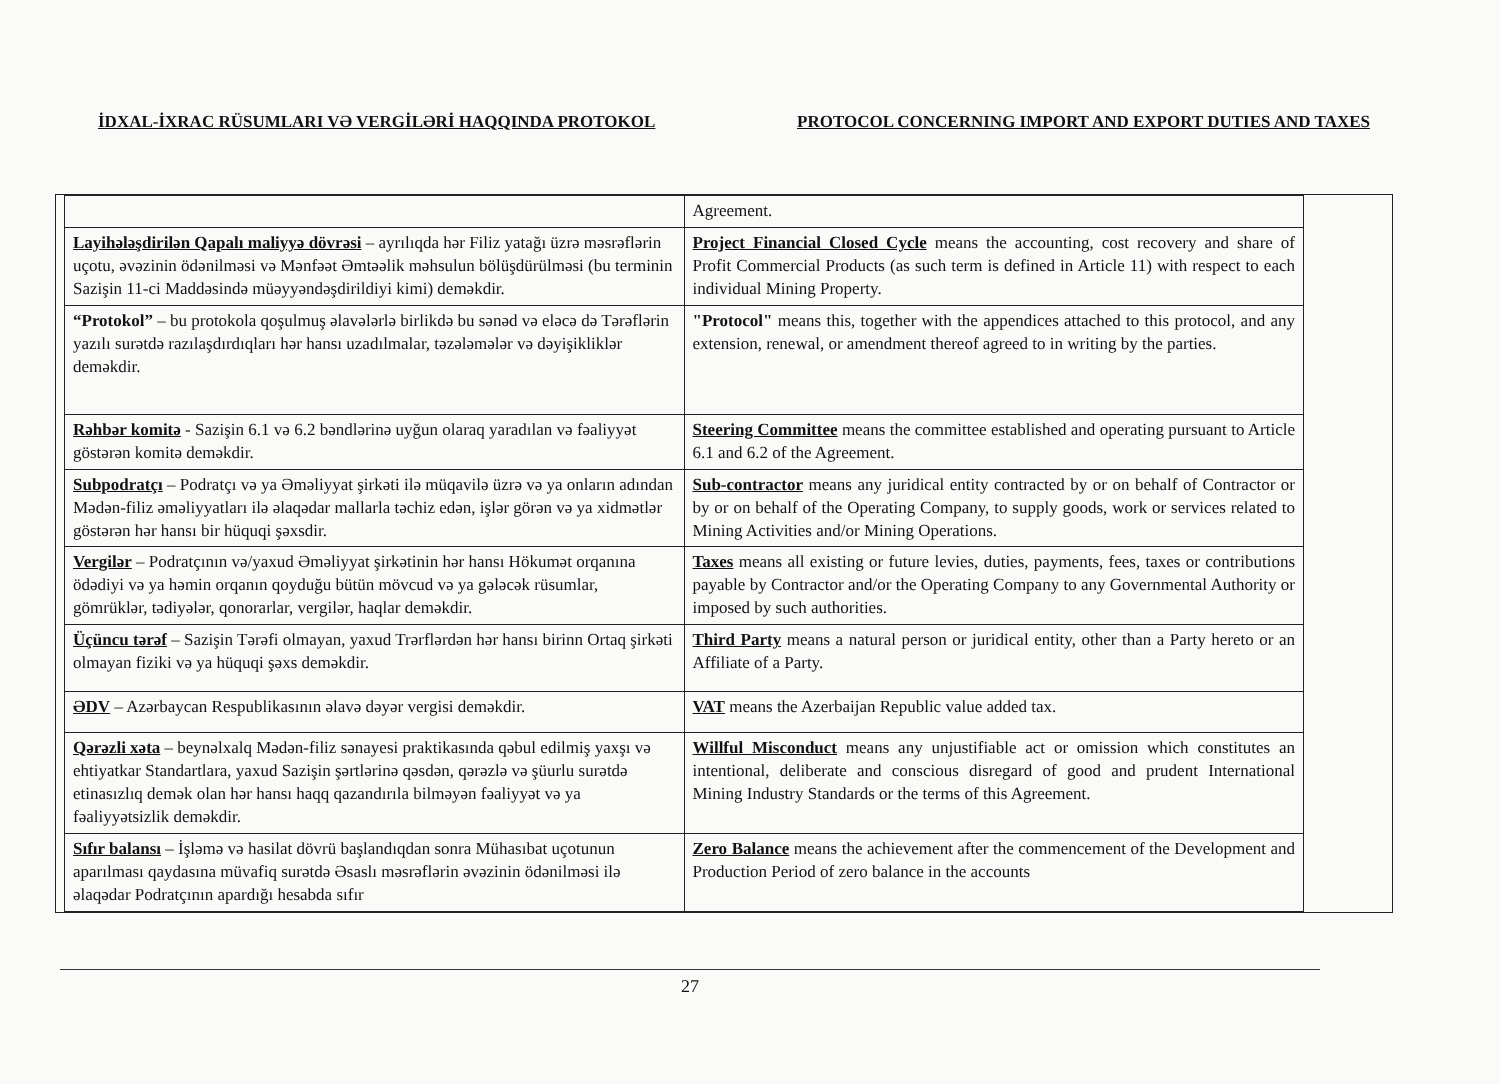İDXAL-İXRAC RÜSUMLARI VƏ VERGİLƏRİ HAQQINDA PROTOKOL PROTOCOL CONCERNING IMPORT AND EXPORT DUTIES AND TAXES
| | Agreement. |
| Layihələşdirilən Qapalı maliyyə dövrəsi – ayrılıqda hər Filiz yatağı üzrə məsrəflərin uçotu, əvəzinin ödənilməsi və Mənfəət Əmtəəlik məhsulun bölüşdürülməsi (bu terminin Sazişin 11-ci Maddəsində müəyyəndəşdirildiyi kimi) deməkdir. | Project Financial Closed Cycle means the accounting, cost recovery and share of Profit Commercial Products (as such term is defined in Article 11) with respect to each individual Mining Property. |
| “Protokol” – bu protokola qoşulmuş əlavələrlə birlikdə bu sənəd və eləcə də Tərəflərin yazılı surətdə razılaşdırdıqları hər hansı uzadılmalar, təzələmələr və dəyişikliklər deməkdir. | "Protocol" means this, together with the appendices attached to this protocol, and any extension, renewal, or amendment thereof agreed to in writing by the parties. |
| Rəhbər komitə - Sazişin 6.1 və 6.2 bəndlərinə uyğun olaraq yaradılan və fəaliyyət göstərən komitə deməkdir. | Steering Committee means the committee established and operating pursuant to Article 6.1 and 6.2 of the Agreement. |
| Subpodratçı – Podratçı və ya Əməliyyat şirkəti ilə müqavilə üzrə və ya onların adından Mədən-filiz əməliyyatları ilə əlaqədar mallarla təchiz edən, işlər görən və ya xidmətlər göstərən hər hansı bir hüquqi şəxsdir. | Sub-contractor means any juridical entity contracted by or on behalf of Contractor or by or on behalf of the Operating Company, to supply goods, work or services related to Mining Activities and/or Mining Operations. |
| Vergilər – Podratçının və/yaxud Əməliyyat şirkətinin hər hansı Hökumət orqanına ödədiyi və ya həmin orqanın qoyduğu bütün mövcud və ya gələcək rüsumlar, gömrüklər, tədiyələr, qonorarlar, vergilər, haqlar deməkdir. | Taxes means all existing or future levies, duties, payments, fees, taxes or contributions payable by Contractor and/or the Operating Company to any Governmental Authority or imposed by such authorities. |
| Üçüncu tərəf – Sazişin Tərəfi olmayan, yaxud Trərflərdən hər hansı birinn Ortaq şirkəti olmayan fiziki və ya hüquqi şəxs deməkdir. | Third Party means a natural person or juridical entity, other than a Party hereto or an Affiliate of a Party. |
| ƏDV – Azərbaycan Respublikasının əlavə dəyər vergisi deməkdir. | VAT means the Azerbaijan Republic value added tax. |
| Qərəzli xəta – beynəlxalq Mədən-filiz sənayesi praktikasında qəbul edilmiş yaxşı və ehtiyatkar Standartlara, yaxud Sazişin şərtlərinə qəsdən, qərəzlə və şüurlu surətdə etinasızlıq demək olan hər hansı haqq qazandırıla bilməyən fəaliyyət və ya fəaliyyətsizlik deməkdir. | Willful Misconduct means any unjustifiable act or omission which constitutes an intentional, deliberate and conscious disregard of good and prudent International Mining Industry Standards or the terms of this Agreement. |
| Sıfır balansı – İşləmə və hasilat dövrü başlandıqdan sonra Mühasıbat uçotunun aparılması qaydasına müvafiq surətdə Əsaslı məsrəflərin əvəzinin ödənilməsi ilə əlaqədar Podratçının apardığı hesabda sıfır | Zero Balance means the achievement after the commencement of the Development and Production Period of zero balance in the accounts |
27